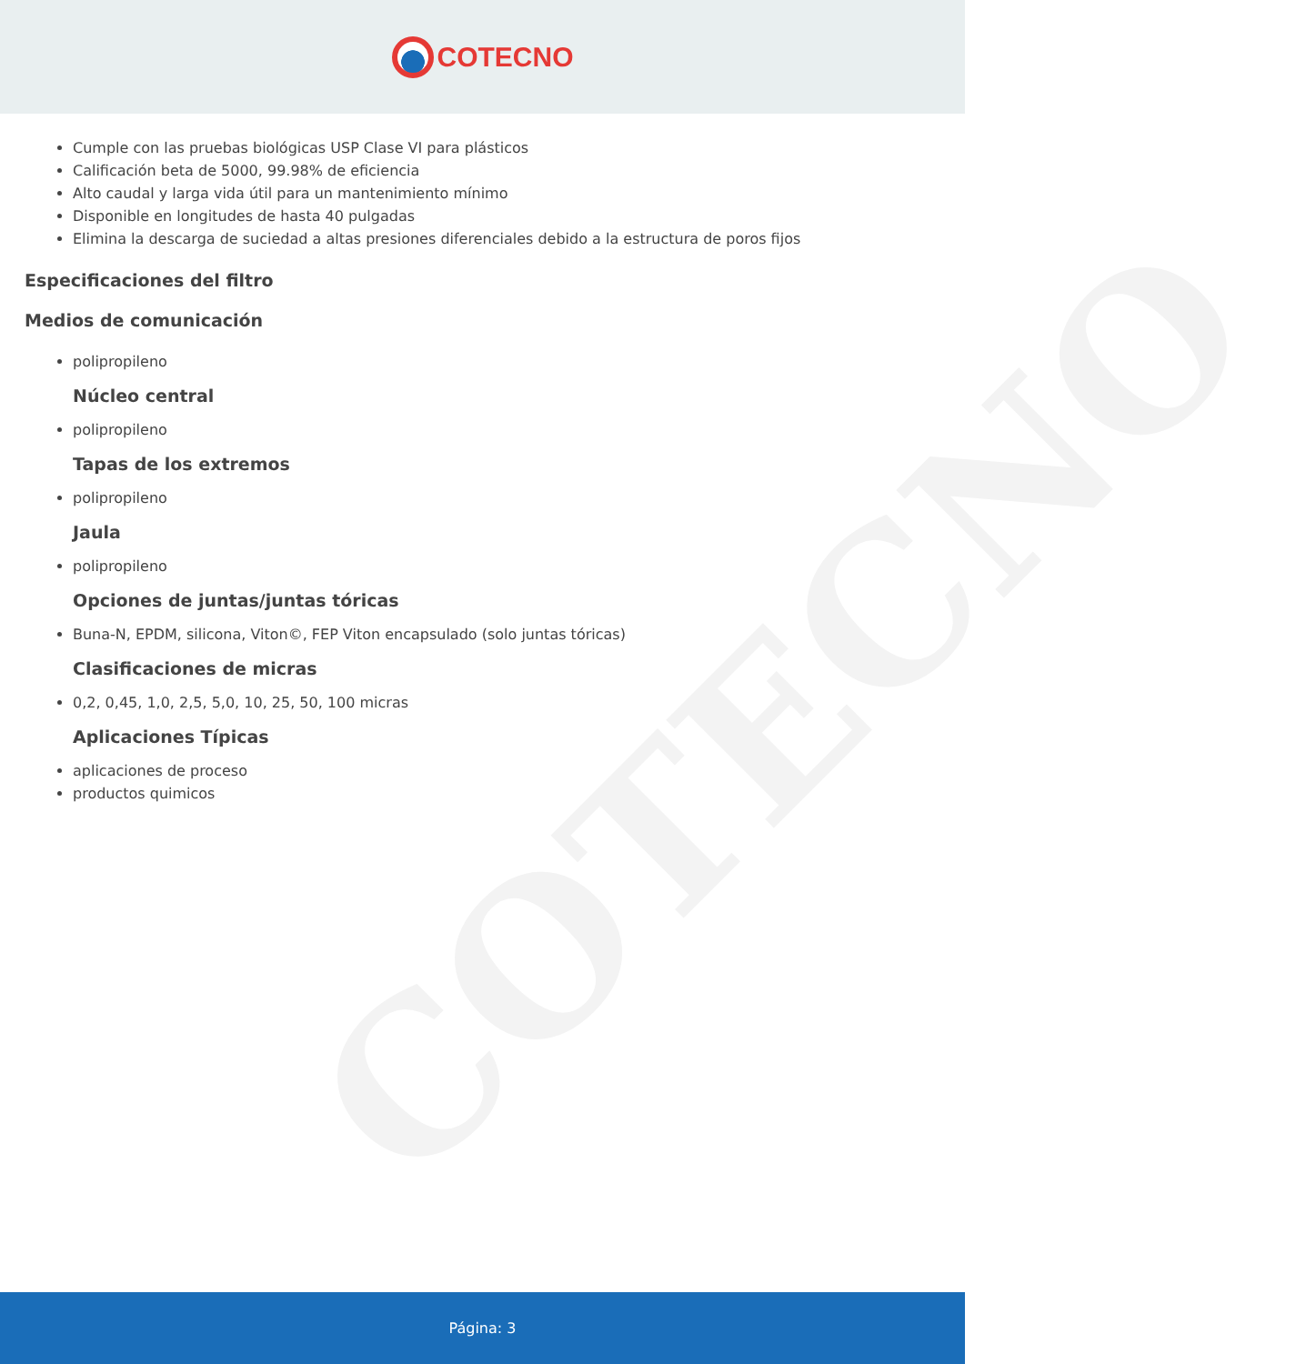COTECNO
COTECNO
Cumple con las pruebas biológicas USP Clase VI para plásticos
Calificación beta de 5000, 99.98% de eficiencia
Alto caudal y larga vida útil para un mantenimiento mínimo
Disponible en longitudes de hasta 40 pulgadas
Elimina la descarga de suciedad a altas presiones diferenciales debido a la estructura de poros fijos
Especificaciones del filtro
Medios de comunicación
polipropileno
Núcleo central
polipropileno
Tapas de los extremos
polipropileno
Jaula
polipropileno
Opciones de juntas/juntas tóricas
Buna-N, EPDM, silicona, Viton©, FEP Viton encapsulado (solo juntas tóricas)
Clasificaciones de micras
0,2, 0,45, 1,0, 2,5, 5,0, 10, 25, 50, 100 micras
Aplicaciones Típicas
aplicaciones de proceso
productos quimicos
Página: 3